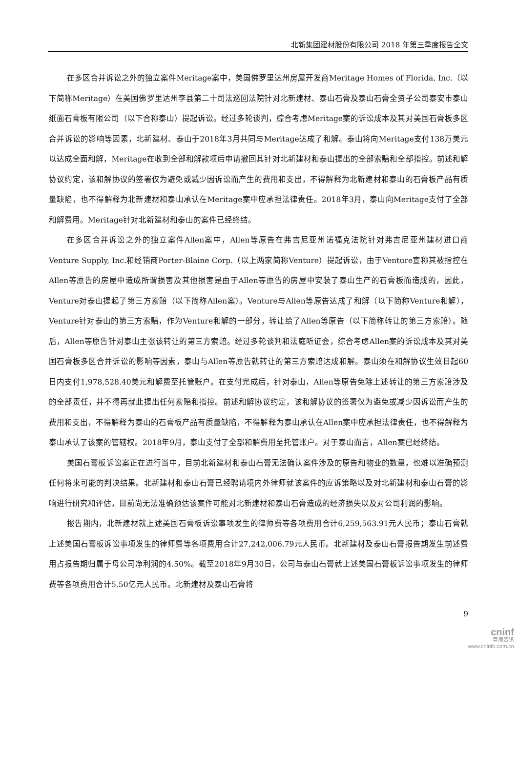北新集团建材股份有限公司 2018 年第三季度报告全文
在多区合并诉讼之外的独立案件Meritage案中，美国佛罗里达州房屋开发商Meritage Homes of Florida, Inc.（以下简称Meritage）在美国佛罗里达州李县第二十司法巡回法院针对北新建材、泰山石膏及泰山石膏全资子公司泰安市泰山纸面石膏板有限公司（以下合称泰山）提起诉讼。经过多轮谈判，综合考虑Meritage案的诉讼成本及其对美国石膏板多区合并诉讼的影响等因素，北新建材、泰山于2018年3月共同与Meritage达成了和解。泰山将向Meritage支付138万美元以达成全面和解，Meritage在收到全部和解款项后申请撤回其针对北新建材和泰山提出的全部索赔和全部指控。前述和解协议约定，该和解协议的签署仅为避免或减少因诉讼而产生的费用和支出，不得解释为北新建材和泰山的石膏板产品有质量缺陷，也不得解释为北新建材和泰山承认在Meritage案中应承担法律责任。2018年3月，泰山向Meritage支付了全部和解费用。Meritage针对北新建材和泰山的案件已经终结。
在多区合并诉讼之外的独立案件Allen案中，Allen等原告在弗吉尼亚州诺福克法院针对弗吉尼亚州建材进口商Venture Supply, Inc.和经销商Porter-Blaine Corp.（以上两家简称Venture）提起诉讼，由于Venture宣称其被指控在Allen等原告的房屋中造成所谓损害及其他损害是由于Allen等原告的房屋中安装了泰山生产的石膏板而造成的，因此，Venture对泰山提起了第三方索赔（以下简称Allen案）。Venture与Allen等原告达成了和解（以下简称Venture和解），Venture针对泰山的第三方索赔，作为Venture和解的一部分，转让给了Allen等原告（以下简称转让的第三方索赔）。随后，Allen等原告针对泰山主张该转让的第三方索赔。经过多轮谈判和法庭听证会，综合考虑Allen案的诉讼成本及其对美国石膏板多区合并诉讼的影响等因素，泰山与Allen等原告就转让的第三方索赔达成和解。泰山须在和解协议生效日起60日内支付1,978,528.40美元和解费至托管账户。在支付完成后，针对泰山，Allen等原告免除上述转让的第三方索赔涉及的全部责任，并不得再就此提出任何索赔和指控。前述和解协议约定，该和解协议的签署仅为避免或减少因诉讼而产生的费用和支出，不得解释为泰山的石膏板产品有质量缺陷，不得解释为泰山承认在Allen案中应承担法律责任，也不得解释为泰山承认了该案的管辖权。2018年9月，泰山支付了全部和解费用至托管账户。对于泰山而言，Allen案已经终结。
美国石膏板诉讼案正在进行当中，目前北新建材和泰山石膏无法确认案件涉及的原告和物业的数量，也难以准确预测任何将来可能的判决结果。北新建材和泰山石膏已经聘请境内外律师就该案件的应诉策略以及对北新建材和泰山石膏的影响进行研究和评估，目前尚无法准确预估该案件可能对北新建材和泰山石膏造成的经济损失以及对公司利润的影响。
报告期内，北新建材就上述美国石膏板诉讼事项发生的律师费等各项费用合计6,259,563.91元人民币；泰山石膏就上述美国石膏板诉讼事项发生的律师费等各项费用合计27,242,006.79元人民币。北新建材及泰山石膏报告期发生前述费用占报告期归属于母公司净利润的4.50%。截至2018年9月30日，公司与泰山石膏就上述美国石膏板诉讼事项发生的律师费等各项费用合计5.50亿元人民币。北新建材及泰山石膏将
9
cninf
巨潮资讯
www.cninfo.com.cn